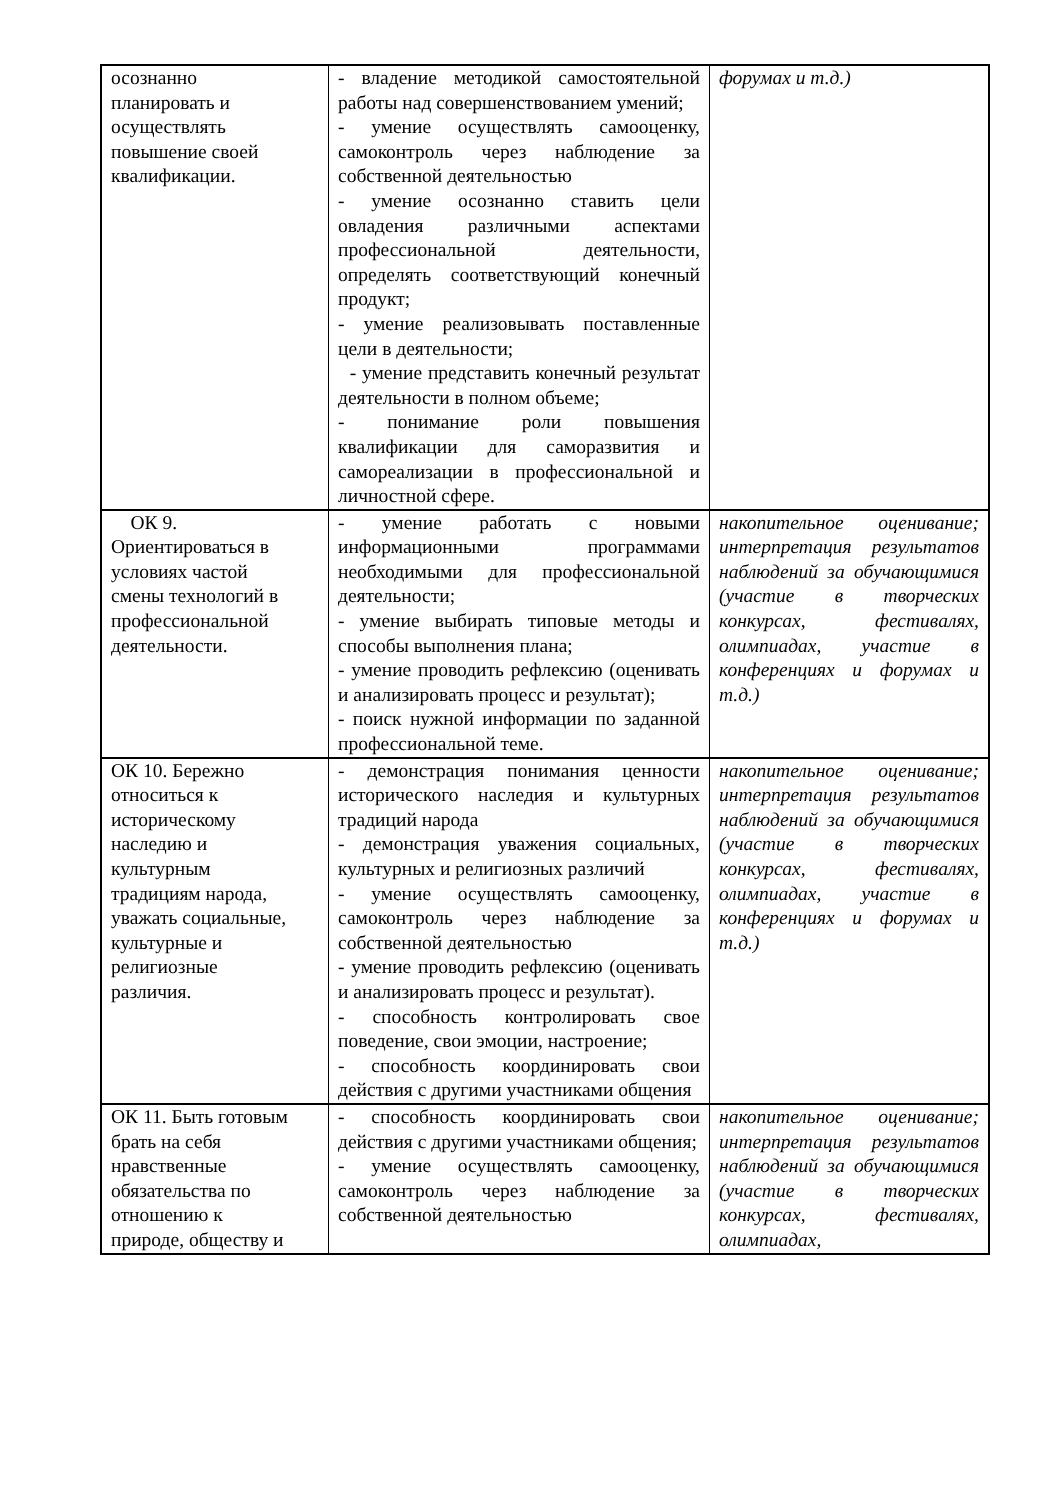| осознанно планировать и осуществлять повышение своей квалификации. | - владение методикой самостоятельной работы над совершенствованием умений; - умение осуществлять самооценку, самоконтроль через наблюдение за собственной деятельностью - умение осознанно ставить цели овладения различными аспектами профессиональной деятельности, определять соответствующий конечный продукт; - умение реализовывать поставленные цели в деятельности; - умение представить конечный результат деятельности в полном объеме; - понимание роли повышения квалификации для саморазвития и самореализации в профессиональной и личностной сфере. | форумах и т.д.) |
| ОК 9. Ориентироваться в условиях частой смены технологий в профессиональной деятельности. | - умение работать с новыми информационными программами необходимыми для профессиональной деятельности; - умение выбирать типовые методы и способы выполнения плана; - умение проводить рефлексию (оценивать и анализировать процесс и результат); - поиск нужной информации по заданной профессиональной теме. | накопительное оценивание; интерпретация результатов наблюдений за обучающимися (участие в творческих конкурсах, фестивалях, олимпиадах, участие в конференциях и форумах и т.д.) |
| ОК 10. Бережно относиться к историческому наследию и культурным традициям народа, уважать социальные, культурные и религиозные различия. | - демонстрация понимания ценности исторического наследия и культурных традиций народа - демонстрация уважения социальных, культурных и религиозных различий - умение осуществлять самооценку, самоконтроль через наблюдение за собственной деятельностью - умение проводить рефлексию (оценивать и анализировать процесс и результат). - способность контролировать свое поведение, свои эмоции, настроение; - способность координировать свои действия с другими участниками общения | накопительное оценивание; интерпретация результатов наблюдений за обучающимися (участие в творческих конкурсах, фестивалях, олимпиадах, участие в конференциях и форумах и т.д.) |
| ОК 11. Быть готовым брать на себя нравственные обязательства по отношению к природе, обществу и | - способность координировать свои действия с другими участниками общения; - умение осуществлять самооценку, самоконтроль через наблюдение за собственной деятельностью | накопительное оценивание; интерпретация результатов наблюдений за обучающимися (участие в творческих конкурсах, фестивалях, олимпиадах, |